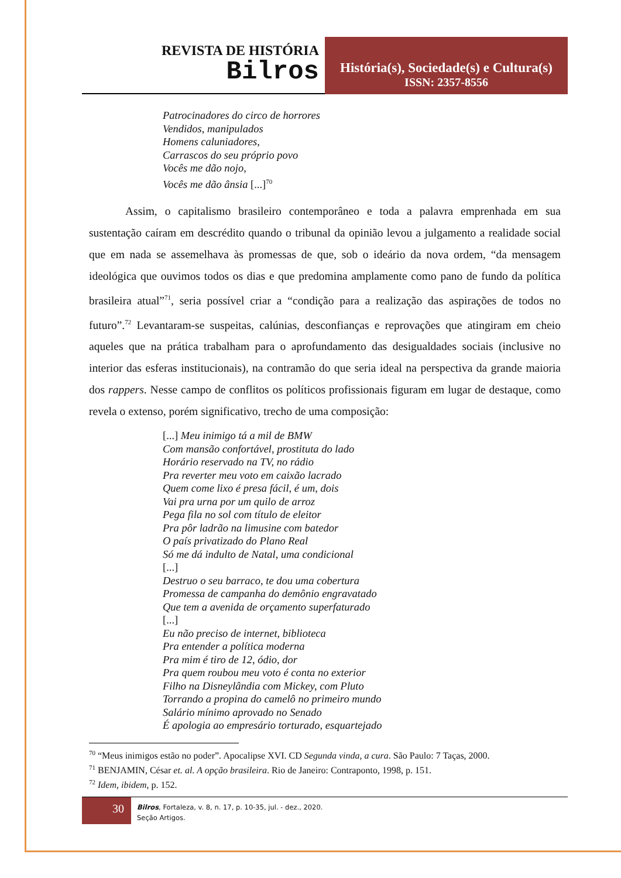REVISTA DE HISTÓRIA
Bilros
História(s), Sociedade(s) e Cultura(s)
ISSN: 2357-8556
Patrocinadores do circo de horrores
Vendidos, manipulados
Homens caluniadores,
Carrascos do seu próprio povo
Vocês me dão nojo,
Vocês me dão ânsia [...]<sup>70</sup>
Assim, o capitalismo brasileiro contemporâneo e toda a palavra emprenhada em sua sustentação caíram em descrédito quando o tribunal da opinião levou a julgamento a realidade social que em nada se assemelhava às promessas de que, sob o ideário da nova ordem, “da mensagem ideológica que ouvimos todos os dias e que predomina amplamente como pano de fundo da política brasileira atual”<sup>71</sup>, seria possível criar a “condição para a realização das aspirações de todos no futuro”.<sup>72</sup> Levantaram-se suspeitas, calúnias, desconfianças e reprovações que atingiram em cheio aqueles que na prática trabalham para o aprofundamento das desigualdades sociais (inclusive no interior das esferas institucionais), na contramão do que seria ideal na perspectiva da grande maioria dos rappers. Nesse campo de conflitos os políticos profissionais figuram em lugar de destaque, como revela o extenso, porém significativo, trecho de uma composição:
[...] Meu inimigo tá a mil de BMW
Com mansão confortável, prostituta do lado
Horário reservado na TV, no rádio
Pra reverter meu voto em caixão lacrado
Quem come lixo é presa fácil, é um, dois
Vai pra urna por um quilo de arroz
Pega fila no sol com título de eleitor
Pra pôr ladrão na limusine com batedor
O país privatizado do Plano Real
Só me dá indulto de Natal, uma condicional
[...]
Destruo o seu barraco, te dou uma cobertura
Promessa de campanha do demônio engravatado
Que tem a avenida de orçamento superfaturado
[...]
Eu não preciso de internet, biblioteca
Pra entender a política moderna
Pra mim é tiro de 12, ódio, dor
Pra quem roubou meu voto é conta no exterior
Filho na Disneylândia com Mickey, com Pluto
Torrando a propina do camelô no primeiro mundo
Salário mínimo aprovado no Senado
É apologia ao empresário torturado, esquartejado
<sup>70</sup> “Meus inimigos estão no poder”. Apocalipse XVI. CD Segunda vinda, a cura. São Paulo: 7 Taças, 2000.
<sup>71</sup> BENJAMIN, César et. al. A opção brasileira. Rio de Janeiro: Contraponto, 1998, p. 151.
<sup>72</sup> Idem, ibidem, p. 152.
30
Bilros, Fortaleza, v. 8, n. 17, p. 10-35, jul. - dez., 2020.
Seção Artigos.